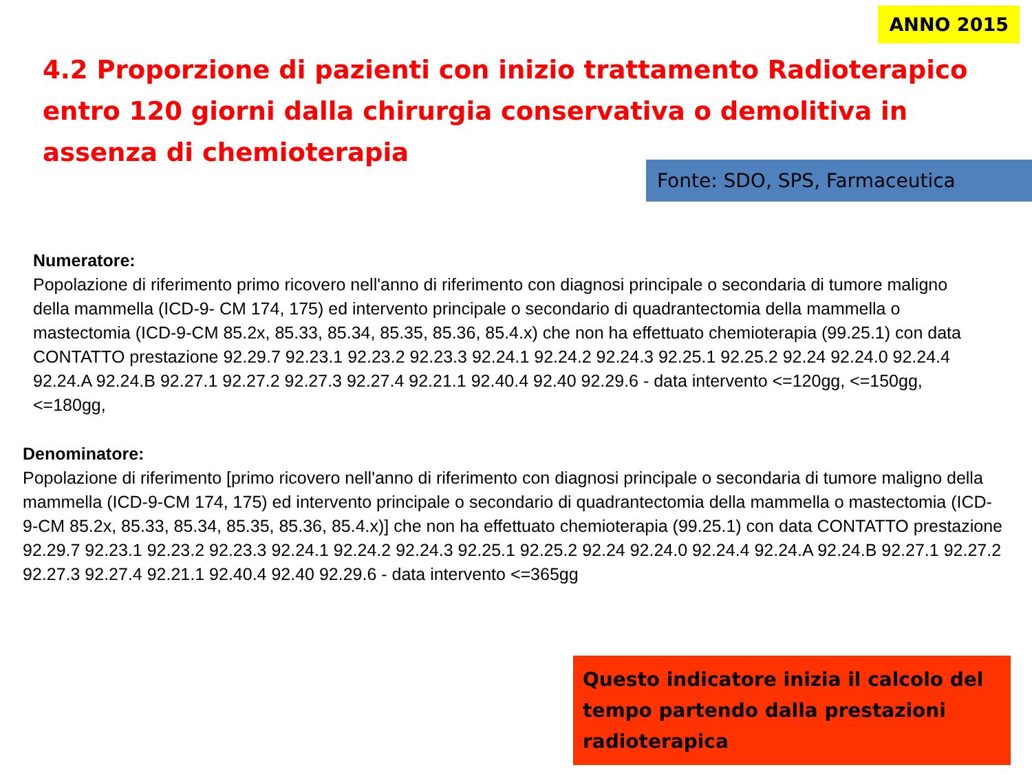ANNO 2015
4.2 Proporzione di pazienti con inizio trattamento Radioterapico entro 120 giorni dalla chirurgia conservativa o demolitiva in assenza di chemioterapia
Fonte: SDO, SPS, Farmaceutica
Numeratore:
Popolazione di riferimento primo ricovero nell'anno di riferimento con diagnosi principale o secondaria di tumore maligno della mammella (ICD-9- CM 174, 175) ed intervento principale o secondario di quadrantectomia della mammella o mastectomia (ICD-9-CM 85.2x, 85.33, 85.34, 85.35, 85.36, 85.4.x) che non ha effettuato chemioterapia (99.25.1) con data CONTATTO prestazione 92.29.7 92.23.1 92.23.2 92.23.3 92.24.1 92.24.2 92.24.3 92.25.1 92.25.2 92.24 92.24.0 92.24.4 92.24.A 92.24.B 92.27.1 92.27.2 92.27.3 92.27.4 92.21.1 92.40.4 92.40 92.29.6 - data intervento <=120gg, <=150gg, <=180gg,
Denominatore:
Popolazione di riferimento [primo ricovero nell'anno di riferimento con diagnosi principale o secondaria di tumore maligno della mammella (ICD-9-CM 174, 175) ed intervento principale o secondario di quadrantectomia della mammella o mastectomia (ICD-9-CM 85.2x, 85.33, 85.34, 85.35, 85.36, 85.4.x)] che non ha effettuato chemioterapia (99.25.1) con data CONTATTO prestazione 92.29.7 92.23.1 92.23.2 92.23.3 92.24.1 92.24.2 92.24.3 92.25.1 92.25.2 92.24 92.24.0 92.24.4 92.24.A 92.24.B 92.27.1 92.27.2 92.27.3 92.27.4 92.21.1 92.40.4 92.40 92.29.6 - data intervento <=365gg
Questo indicatore inizia il calcolo del tempo partendo dalla prestazioni radioterapica